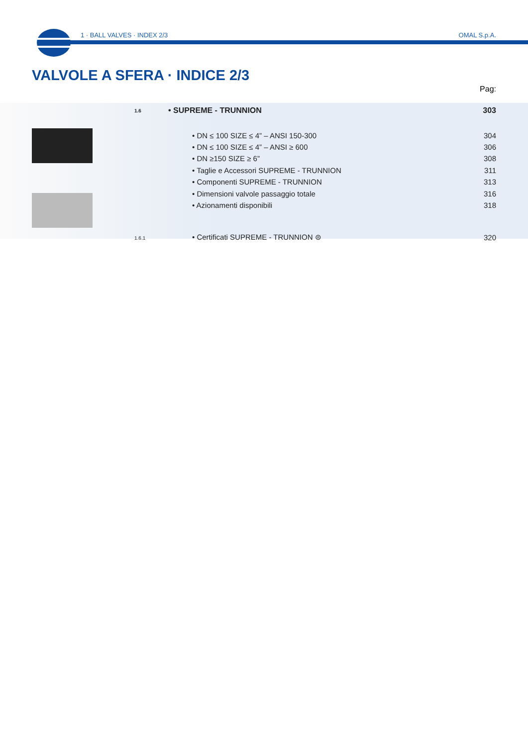1 · BALL VALVES · INDEX 2/3 OMAL S.p.A.
VALVOLE A SFERA · INDICE 2/3
Pag:
| | 1.6 | • SUPREME - TRUNNION | 303 |
| | | • DN ≤ 100 SIZE ≤ 4” – ANSI 150-300 | 304 |
| | | • DN ≤ 100 SIZE ≤ 4” – ANSI ≥ 600 | 306 |
| | | • DN ≥150 SIZE ≥ 6” | 308 |
| | | • Taglie e Accessori SUPREME - TRUNNION | 311 |
| | | • Componenti SUPREME - TRUNNION | 313 |
| | | • Dimensioni valvole passaggio totale | 316 |
| | | • Azionamenti disponibili | 318 |
| | 1.6.1 | • Certificati SUPREME - TRUNNION ⊜ | 320 |